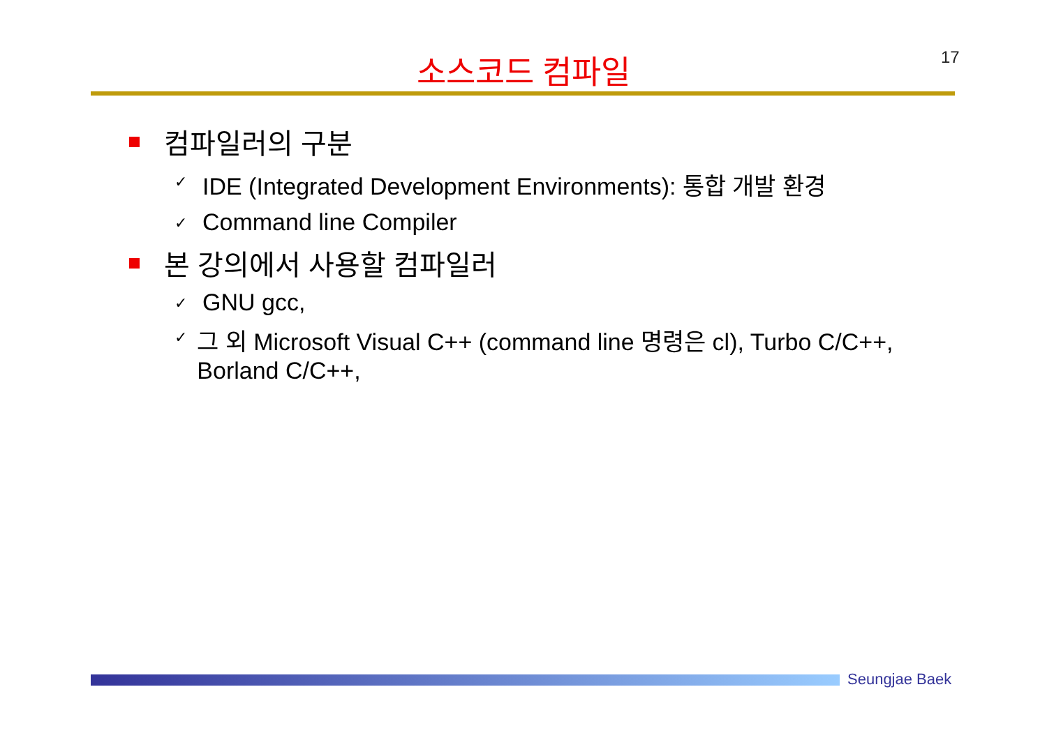소스코드 컴파일 17
컴파일러의 구분
✓ IDE (Integrated Development Environments): 통합 개발 환경
✓ Command line Compiler
본 강의에서 사용할 컴파일러
✓ GNU gcc,
✓ 그 외 Microsoft Visual C++ (command line 명령은 cl), Turbo C/C++, Borland C/C++,
Seungjae Baek